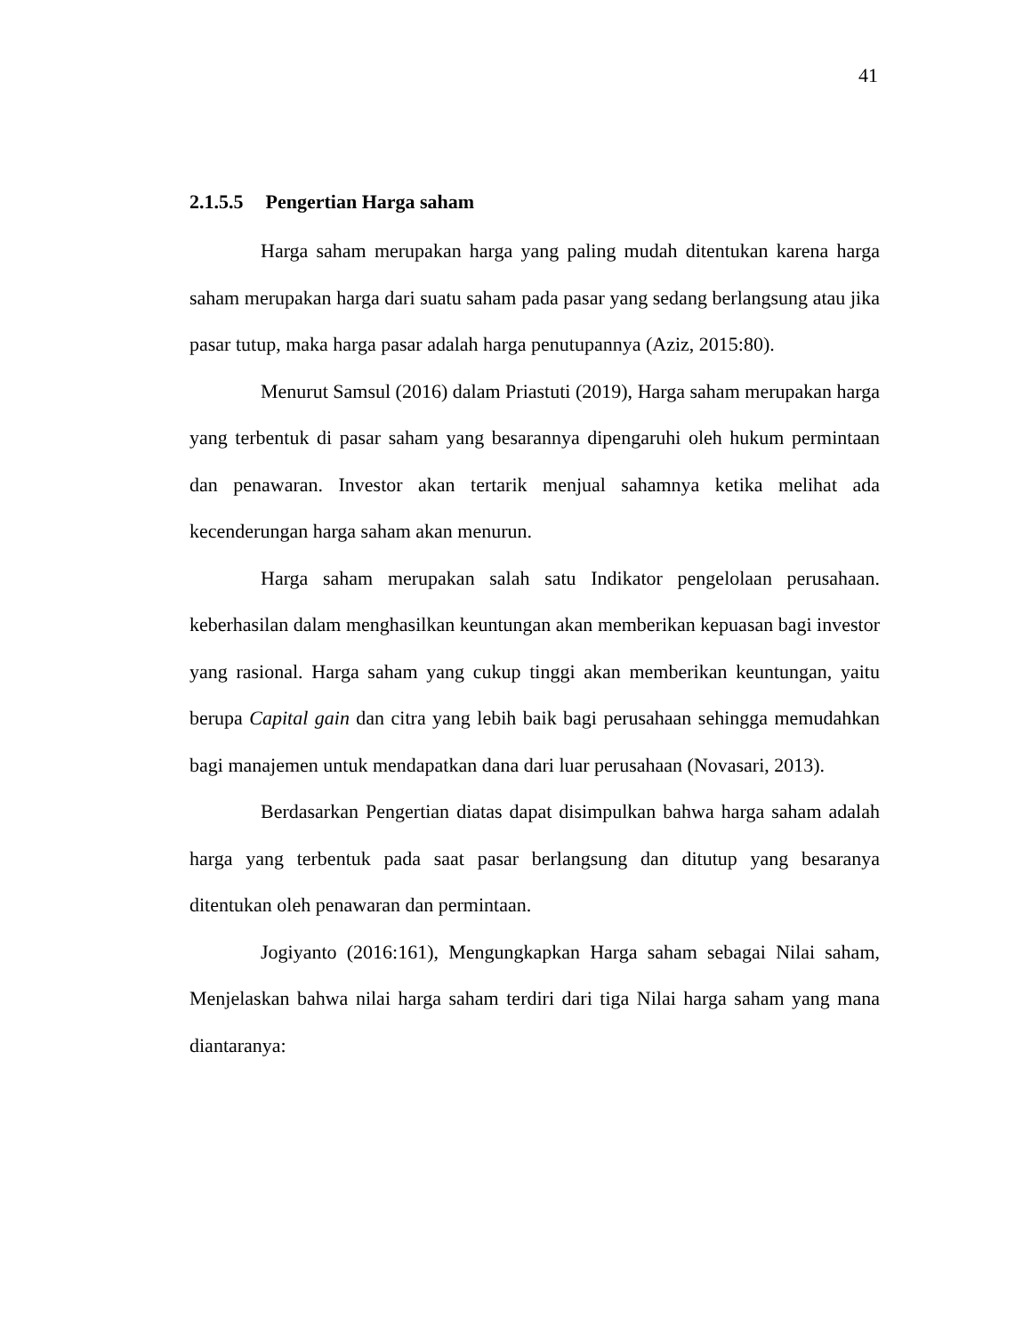41
2.1.5.5 Pengertian Harga saham
Harga saham merupakan harga yang paling mudah ditentukan karena harga saham merupakan harga dari suatu saham pada pasar yang sedang berlangsung atau jika pasar tutup, maka harga pasar adalah harga penutupannya (Aziz, 2015:80).
Menurut Samsul (2016) dalam Priastuti (2019), Harga saham merupakan harga yang terbentuk di pasar saham yang besarannya dipengaruhi oleh hukum permintaan dan penawaran. Investor akan tertarik menjual sahamnya ketika melihat ada kecenderungan harga saham akan menurun.
Harga saham merupakan salah satu Indikator pengelolaan perusahaan. keberhasilan dalam menghasilkan keuntungan akan memberikan kepuasan bagi investor yang rasional. Harga saham yang cukup tinggi akan memberikan keuntungan, yaitu berupa Capital gain dan citra yang lebih baik bagi perusahaan sehingga memudahkan bagi manajemen untuk mendapatkan dana dari luar perusahaan (Novasari, 2013).
Berdasarkan Pengertian diatas dapat disimpulkan bahwa harga saham adalah harga yang terbentuk pada saat pasar berlangsung dan ditutup yang besaranya ditentukan oleh penawaran dan permintaan.
Jogiyanto (2016:161), Mengungkapkan Harga saham sebagai Nilai saham, Menjelaskan bahwa nilai harga saham terdiri dari tiga Nilai harga saham yang mana diantaranya: